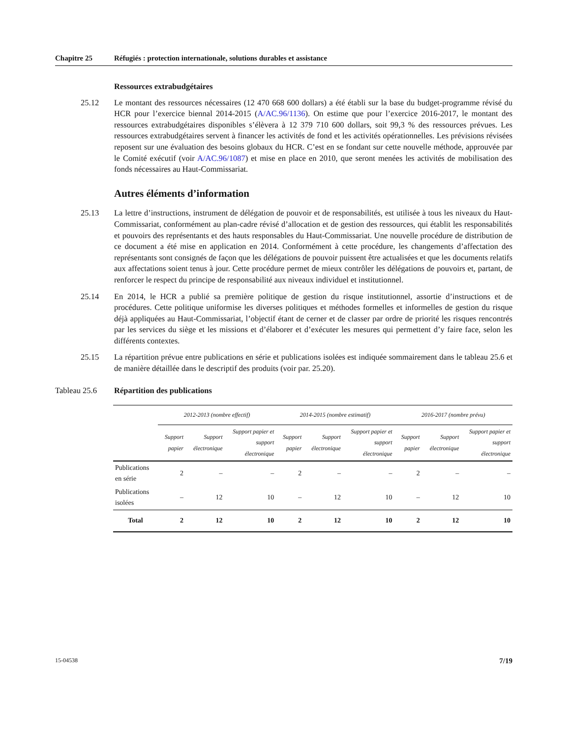Chapitre 25 Réfugiés : protection internationale, solutions durables et assistance
Ressources extrabudgétaires
25.12 Le montant des ressources nécessaires (12 470 668 600 dollars) a été établi sur la base du budget-programme révisé du HCR pour l’exercice biennal 2014-2015 (A/AC.96/1136). On estime que pour l’exercice 2016-2017, le montant des ressources extrabudgétaires disponibles s’élèvera à 12 379 710 600 dollars, soit 99,3 % des ressources prévues. Les ressources extrabudgétaires servent à financer les activités de fond et les activités opérationnelles. Les prévisions révisées reposent sur une évaluation des besoins globaux du HCR. C’est en se fondant sur cette nouvelle méthode, approuvée par le Comité exécutif (voir A/AC.96/1087) et mise en place en 2010, que seront menées les activités de mobilisation des fonds nécessaires au Haut-Commissariat.
Autres éléments d’information
25.13 La lettre d’instructions, instrument de délégation de pouvoir et de responsabilités, est utilisée à tous les niveaux du Haut-Commissariat, conformément au plan-cadre révisé d’allocation et de gestion des ressources, qui établit les responsabilités et pouvoirs des représentants et des hauts responsables du Haut-Commissariat. Une nouvelle procédure de distribution de ce document a été mise en application en 2014. Conformément à cette procédure, les changements d’affectation des représentants sont consignés de façon que les délégations de pouvoir puissent être actualisées et que les documents relatifs aux affectations soient tenus à jour. Cette procédure permet de mieux contrôler les délégations de pouvoirs et, partant, de renforcer le respect du principe de responsabilité aux niveaux individuel et institutionnel.
25.14 En 2014, le HCR a publié sa première politique de gestion du risque institutionnel, assortie d’instructions et de procédures. Cette politique uniformise les diverses politiques et méthodes formelles et informelles de gestion du risque déjà appliquées au Haut-Commissariat, l’objectif étant de cerner et de classer par ordre de priorité les risques rencontrés par les services du siège et les missions et d’élaborer et d’exécuter les mesures qui permettent d’y faire face, selon les différents contextes.
25.15 La répartition prévue entre publications en série et publications isolées est indiquée sommairement dans le tableau 25.6 et de manière détaillée dans le descriptif des produits (voir par. 25.20).
Tableau 25.6 Répartition des publications
| | 2012-2013 (nombre effectif) | | | 2014-2015 (nombre estimatif) | | | 2016-2017 (nombre prévu) | | |
| --- | --- | --- | --- | --- | --- | --- | --- | --- | --- |
| | Support papier | Support électronique | Support papier et support électronique | Support papier | Support électronique | Support papier et support électronique | Support papier | Support électronique | Support papier et support électronique |
| Publications en série | 2 | – | – | 2 | – | – | 2 | – | – |
| Publications isolées | – | 12 | 10 | – | 12 | 10 | – | 12 | 10 |
| Total | 2 | 12 | 10 | 2 | 12 | 10 | 2 | 12 | 10 |
15-04538 7/19